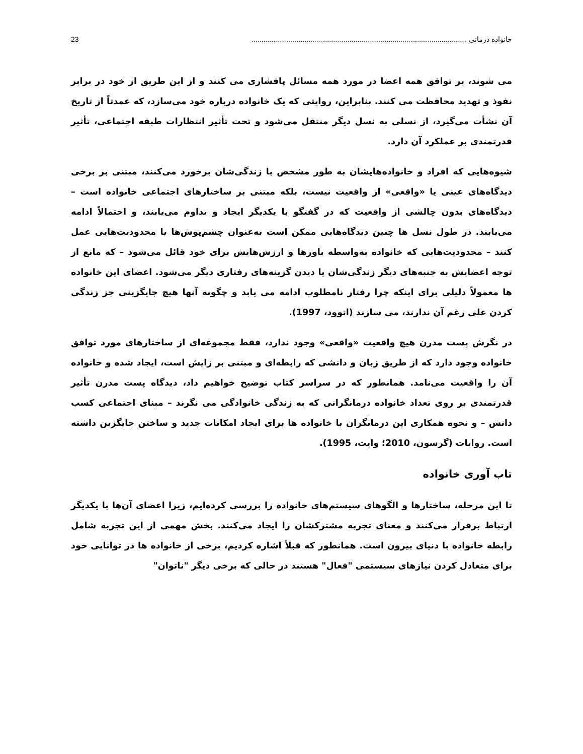خانواده درمانی .............................................................................................................. 23
می شوند، بر توافق همه اعضا در مورد همه مسائل پافشاری می کنند و از این طریق از خود در برابر نفوذ و تهدید محافظت می کنند. بنابراین، روایتی که یک خانواده درباره خود می‌سازد، که عمدتاً از تاریخ آن نشأت می‌گیرد، از نسلی به نسل دیگر منتقل می‌شود و تحت تأثیر انتظارات طبقه اجتماعی، تأثیر قدرتمندی بر عملکرد آن دارد.
شیوه‌هایی که افراد و خانواده‌هایشان به طور مشخص با زندگی‌شان برخورد می‌کنند، مبتنی بر برخی دیدگاه‌های عینی یا «واقعی» از واقعیت نیست، بلکه مبتنی بر ساختارهای اجتماعی خانواده است – دیدگاه‌های بدون چالشی از واقعیت که در گفتگو با یکدیگر ایجاد و تداوم می‌یابند، و احتمالاً ادامه می‌یابند. در طول نسل ها چنین دیدگاه‌هایی ممکن است به‌عنوان چشم‌پوش‌ها یا محدودیت‌هایی عمل کنند – محدودیت‌هایی که خانواده به‌واسطه باورها و ارزش‌هایش برای خود قائل می‌شود – که مانع از توجه اعضایش به جنبه‌های دیگر زندگی‌شان یا دیدن گزینه‌های رفتاری دیگر می‌شود. اعضای این خانواده ها معمولاً دلیلی برای اینکه چرا رفتار نامطلوب ادامه می یابد و چگونه آنها هیچ جایگزینی جز زندگی کردن علی رغم آن ندارند، می سازند (اتوود، 1997).
در نگرش پست مدرن هیچ واقعیت «واقعی» وجود ندارد، فقط مجموعه‌ای از ساختارهای مورد توافق خانواده وجود دارد که از طریق زبان و دانشی که رابطه‌ای و مبتنی بر زایش است، ایجاد شده و خانواده آن را واقعیت می‌نامد. همانطور که در سراسر کتاب توضیح خواهیم داد، دیدگاه پست مدرن تأثیر قدرتمندی بر روی تعداد خانواده درمانگرانی که به زندگی خانوادگی می نگرند – مبنای اجتماعی کسب دانش – و نحوه همکاری این درمانگران با خانواده ها برای ایجاد امکانات جدید و ساختن جایگزین داشته است. روایات (گرسون، 2010؛ وایت، 1995).
تاب آوری خانواده
تا این مرحله، ساختارها و الگوهای سیستم‌های خانواده را بررسی کرده‌ایم، زیرا اعضای آن‌ها با یکدیگر ارتباط برقرار می‌کنند و معنای تجربه مشترکشان را ایجاد می‌کنند. بخش مهمی از این تجربه شامل رابطه خانواده با دنیای بیرون است. همانطور که قبلاً اشاره کردیم، برخی از خانواده ها در توانایی خود برای متعادل کردن نیازهای سیستمی "فعال" هستند در حالی که برخی دیگر "ناتوان"